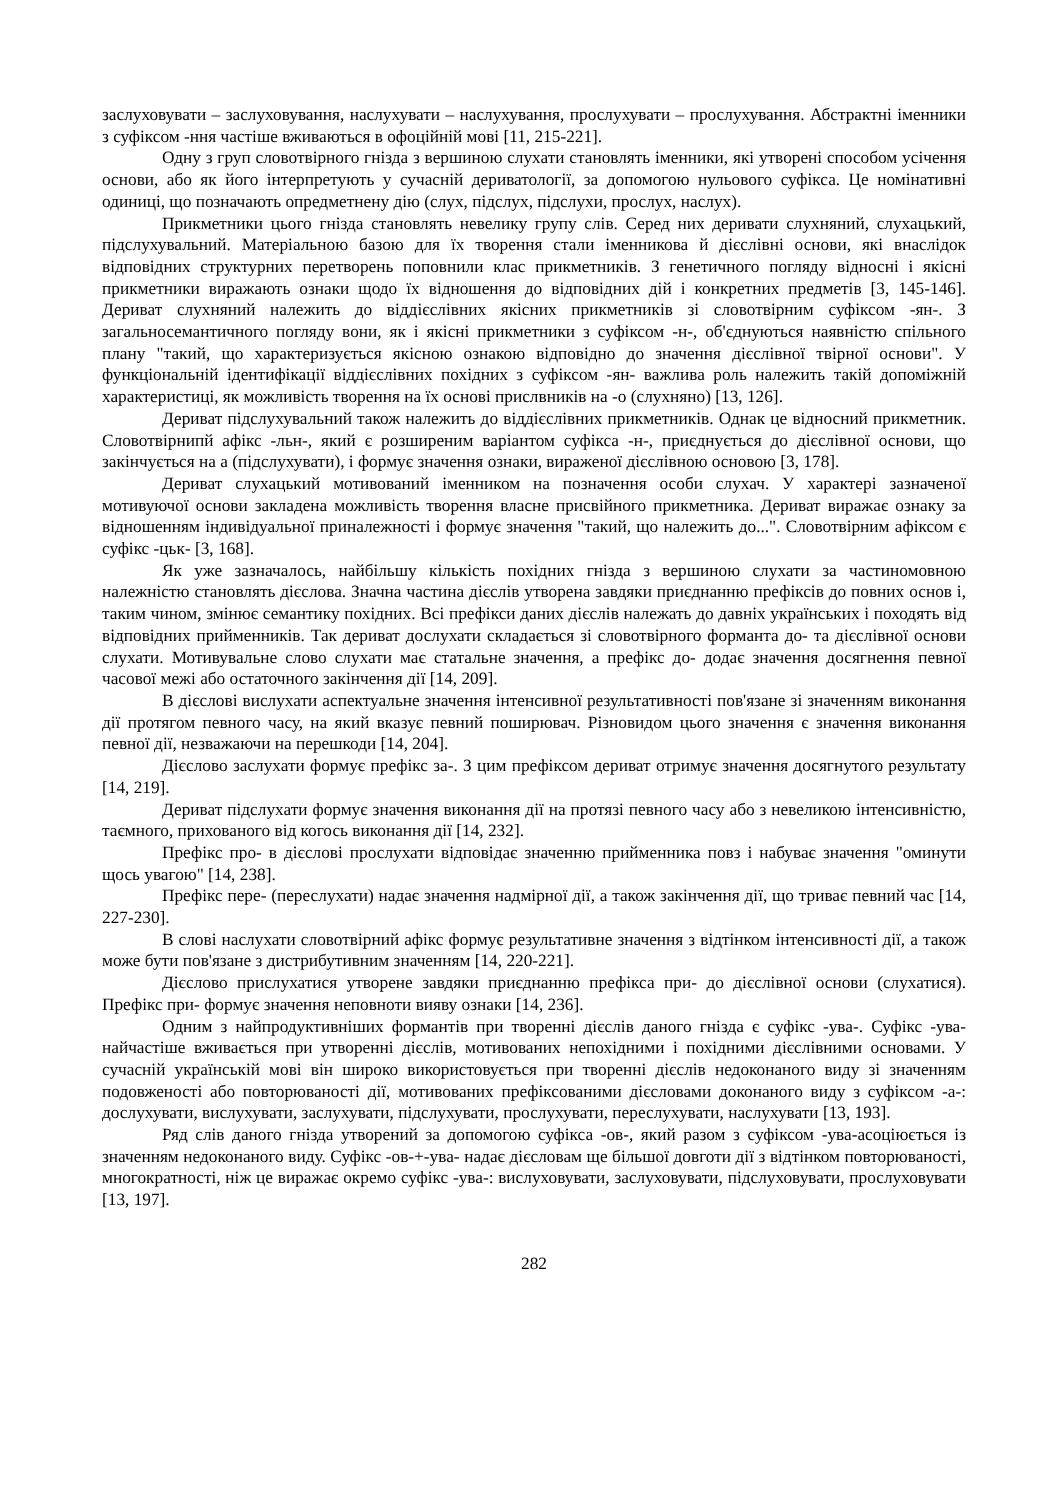заслуховувати – заслуховування, наслухувати – наслухування, прослухувати – прослухування. Абстрактні іменники з суфіксом -ння частіше вживаються в офоційній мові [11, 215-221].
Одну з груп словотвірного гнізда з вершиною слухати становлять іменники, які утворені способом усічення основи, або як його інтерпретують у сучасній дериватології, за допомогою нульового суфікса. Це номінативні одиниці, що позначають опредметнену дію (слух, підслух, підслухи, прослух, наслух).
Прикметники цього гнізда становлять невелику групу слів. Серед них деривати слухняний, слухацький, підслухувальний. Матеріальною базою для їх творення стали іменникова й дієслівні основи, які внаслідок відповідних структурних перетворень поповнили клас прикметників. З генетичного погляду відносні і якісні прикметники виражають ознаки щодо їх відношення до відповідних дій і конкретних предметів [3, 145-146]. Дериват слухняний належить до віддієслівних якісних прикметників зі словотвірним суфіксом -ян-. З загальносемантичного погляду вони, як і якісні прикметники з суфіксом -н-, об'єднуються наявністю спільного плану "такий, що характеризується якісною ознакою відповідно до значення дієслівної твірної основи". У функціональній ідентифікації віддієслівних похідних з суфіксом -ян- важлива роль належить такій допоміжній характеристиці, як можливість творення на їх основі прислвників на -о (слухняно) [13, 126].
Дериват підслухувальний також належить до віддієслівних прикметників. Однак це відносний прикметник. Словотвірнипй афікс -льн-, який є розширеним варіантом суфікса -н-, приєднується до дієслівної основи, що закінчується на а (підслухувати), і формує значення ознаки, вираженої дієслівною основою [3, 178].
Дериват слухацький мотивований іменником на позначення особи слухач. У характері зазначеної мотивуючої основи закладена можливість творення власне присвійного прикметника. Дериват виражає ознаку за відношенням індивідуальної приналежності і формує значення "такий, що належить до...". Словотвірним афіксом є суфікс -цьк- [3, 168].
Як уже зазначалось, найбільшу кількість похідних гнізда з вершиною слухати за частиномовною належністю становлять дієслова. Значна частина дієслів утворена завдяки приєднанню префіксів до повних основ і, таким чином, змінює семантику похідних. Всі префікси даних дієслів належать до давніх українських і походять від відповідних прийменників. Так дериват дослухати складається зі словотвірного форманта до- та дієслівної основи слухати. Мотивувальне слово слухати має статальне значення, а префікс до- додає значення досягнення певної часової межі або остаточного закінчення дії [14, 209].
В дієслові вислухати аспектуальне значення інтенсивної результативності пов'язане зі значенням виконання дії протягом певного часу, на який вказує певний поширювач. Різновидом цього значення є значення виконання певної дії, незважаючи на перешкоди [14, 204].
Дієслово заслухати формує префікс за-. З цим префіксом дериват отримує значення досягнутого результату [14, 219].
Дериват підслухати формує значення виконання дії на протязі певного часу або з невеликою інтенсивністю, таємного, прихованого від когось виконання дії [14, 232].
Префікс про- в дієслові прослухати відповідає значенню прийменника повз і набуває значення "оминути щось увагою" [14, 238].
Префікс пере- (переслухати) надає значення надмірної дії, а також закінчення дії, що триває певний час [14, 227-230].
В слові наслухати словотвірний афікс формує результативне значення з відтінком інтенсивності дії, а також може бути пов'язане з дистрибутивним значенням [14, 220-221].
Дієслово прислухатися утворене завдяки приєднанню префікса при- до дієслівної основи (слухатися). Префікс при- формує значення неповноти вияву ознаки [14, 236].
Одним з найпродуктивніших формантів при творенні дієслів даного гнізда є суфікс -ува-. Суфікс -ува- найчастіше вживається при утворенні дієслів, мотивованих непохідними і похідними дієслівними основами. У сучасній українській мові він широко використовується при творенні дієслів недоконаного виду зі значенням подовженості або повторюваності дії, мотивованих префіксованими дієсловами доконаного виду з суфіксом -а-: дослухувати, вислухувати, заслухувати, підслухувати, прослухувати, переслухувати, наслухувати [13, 193].
Ряд слів даного гнізда утворений за допомогою суфікса -ов-, який разом з суфіксом -ува-асоціюється із значенням недоконаного виду. Суфікс -ов-+-ува- надає дієсловам ще більшої довготи дії з відтінком повторюваності, многократності, ніж це виражає окремо суфікс -ува-: вислуховувати, заслуховувати, підслуховувати, прослуховувати [13, 197].
282